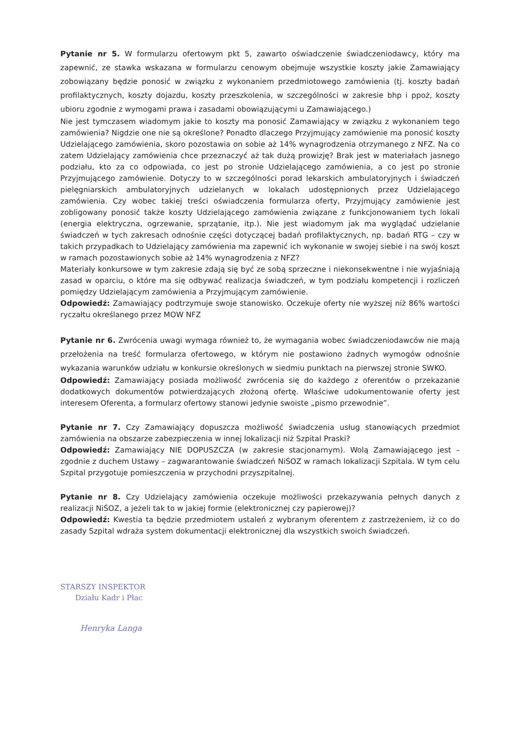Pytanie nr 5. W formularzu ofertowym pkt 5, zawarto oświadczenie świadczeniodawcy, który ma zapewnić, ze stawka wskazana w formularzu cenowym obejmuje wszystkie koszty jakie Zamawiający zobowiązany będzie ponosić w związku z wykonaniem przedmiotowego zamówienia (tj. koszty badań profilaktycznych, koszty dojazdu, koszty przeszkolenia, w szczególności w zakresie bhp i ppoż, koszty ubioru zgodnie z wymogami prawa i zasadami obowiązującymi u Zamawiającego.)
Nie jest tymczasem wiadomym jakie to koszty ma ponosić Zamawiający w związku z wykonaniem tego zamówienia? Nigdzie one nie są określone? Ponadto dlaczego Przyjmujący zamówienie ma ponosić koszty Udzielającego zamówienia, skoro pozostawia on sobie aż 14% wynagrodzenia otrzymanego z NFZ. Na co zatem Udzielający zamówienia chce przeznaczyć aż tak dużą prowizję? Brak jest w materiałach jasnego podziału, kto za co odpowiada, co jest po stronie Udzielającego zamówienia, a co jest po stronie Przyjmującego zamówienie. Dotyczy to w szczególności porad lekarskich ambulatoryjnych i świadczeń pielęgniarskich ambulatoryjnych udzielanych w lokalach udostępnionych przez Udzielającego zamówienia. Czy wobec takiej treści oświadczenia formularza oferty, Przyjmujący zamówienie jest zobligowany ponosić także koszty Udzielającego zamówienia związane z funkcjonowaniem tych lokali (energia elektryczna, ogrzewanie, sprzątanie, itp.). Nie jest wiadomym jak ma wyglądać udzielanie świadczeń w tych zakresach odnośnie części dotyczącej badań profilaktycznych, np. badań RTG – czy w takich przypadkach to Udzielający zamówienia ma zapewnić ich wykonanie w swojej siebie i na swój koszt w ramach pozostawionych sobie aż 14% wynagrodzenia z NFZ?
Materiały konkursowe w tym zakresie zdają się być ze sobą sprzeczne i niekonsekwentne i nie wyjaśniają zasad w oparciu, o które ma się odbywać realizacja świadczeń, w tym podziału kompetencji i rozliczeń pomiędzy Udzielającym zamówienia a Przyjmującym zamówienie.
Odpowiedź: Zamawiający podtrzymuje swoje stanowisko. Oczekuje oferty nie wyższej niż 86% wartości ryczałtu określanego przez MOW NFZ
Pytanie nr 6. Zwrócenia uwagi wymaga również to, że wymagania wobec świadczeniodawców nie mają przełożenia na treść formularza ofertowego, w którym nie postawiono żadnych wymogów odnośnie wykazania warunków udziału w konkursie określonych w siedmiu punktach na pierwszej stronie SWKO.
Odpowiedź: Zamawiający posiada możliwość zwrócenia się do każdego z oferentów o przekazanie dodatkowych dokumentów potwierdzających złożoną ofertę. Właściwe udokumentowanie oferty jest interesem Oferenta, a formularz ofertowy stanowi jedynie swoiste „pismo przewodnie”.
Pytanie nr 7. Czy Zamawiający dopuszcza możliwość świadczenia usług stanowiących przedmiot zamówienia na obszarze zabezpieczenia w innej lokalizacji niż Szpital Praski?
Odpowiedź: Zamawiający NIE DOPUSZCZA (w zakresie stacjonarnym). Wolą Zamawiającego jest – zgodnie z duchem Ustawy – zagwarantowanie świadczeń NiŚOZ w ramach lokalizacji Szpitala. W tym celu Szpital przygotuje pomieszczenia w przychodni przyszpitalnej.
Pytanie nr 8. Czy Udzielający zamówienia oczekuje możliwości przekazywania pełnych danych z realizacji NiŚOZ, a jeżeli tak to w jakiej formie (elektronicznej czy papierowej)?
Odpowiedź: Kwestia ta będzie przedmiotem ustaleń z wybranym oferentem z zastrzeżeniem, iż co do zasady Szpital wdraża system dokumentacji elektronicznej dla wszystkich swoich świadczeń.
STARSZY INSPEKTOR
Działu Kadr i Płac
Henryka Langa